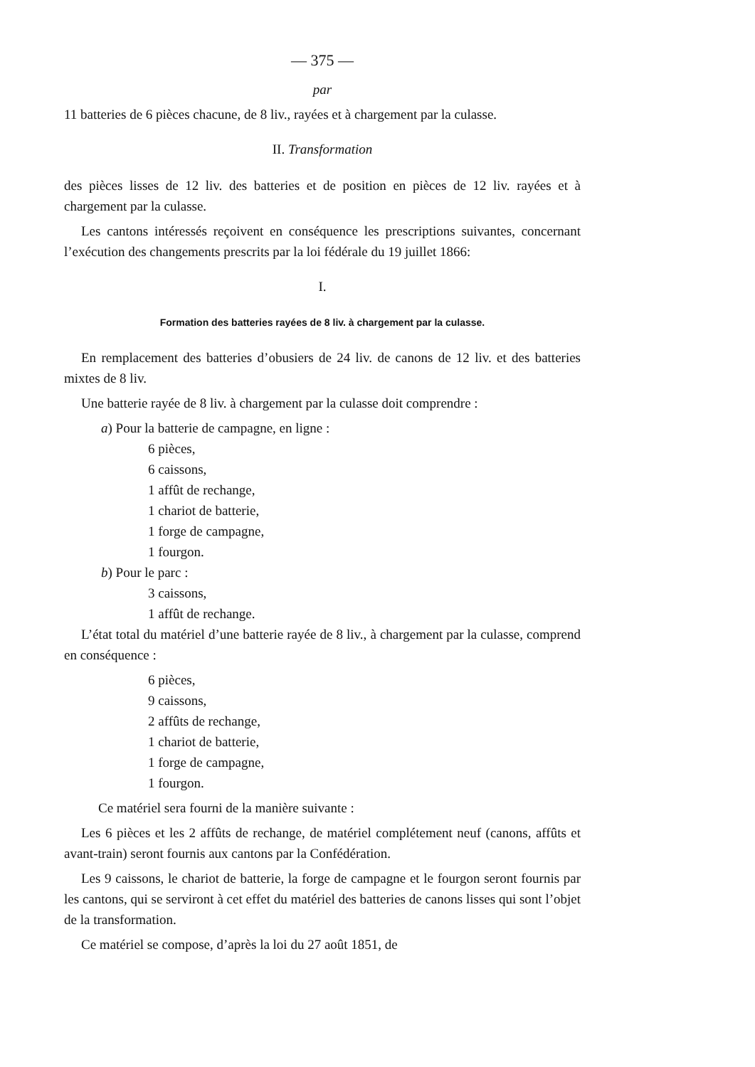— 375 —
par
11 batteries de 6 pièces chacune, de 8 liv., rayées et à chargement par la culasse.
II. Transformation
des pièces lisses de 12 liv. des batteries et de position en pièces de 12 liv. rayées et à chargement par la culasse.
Les cantons intéressés reçoivent en conséquence les prescriptions suivantes, concernant l’exécution des changements prescrits par la loi fédérale du 19 juillet 1866:
I.
Formation des batteries rayées de 8 liv. à chargement par la culasse.
En remplacement des batteries d’obusiers de 24 liv. de canons de 12 liv. et des batteries mixtes de 8 liv.
Une batterie rayée de 8 liv. à chargement par la culasse doit comprendre :
a) Pour la batterie de campagne, en ligne :
6 pièces,
6 caissons,
1 affût de rechange,
1 chariot de batterie,
1 forge de campagne,
1 fourgon.
b) Pour le parc :
3 caissons,
1 affût de rechange.
L’état total du matériel d’une batterie rayée de 8 liv., à chargement par la culasse, comprend en conséquence :
6 pièces,
9 caissons,
2 affûts de rechange,
1 chariot de batterie,
1 forge de campagne,
1 fourgon.
Ce matériel sera fourni de la manière suivante :
Les 6 pièces et les 2 affûts de rechange, de matériel complétement neuf (canons, affûts et avant-train) seront fournis aux cantons par la Confédération.
Les 9 caissons, le chariot de batterie, la forge de campagne et le fourgon seront fournis par les cantons, qui se serviront à cet effet du matériel des batteries de canons lisses qui sont l’objet de la transformation.
Ce matériel se compose, d’après la loi du 27 août 1851, de